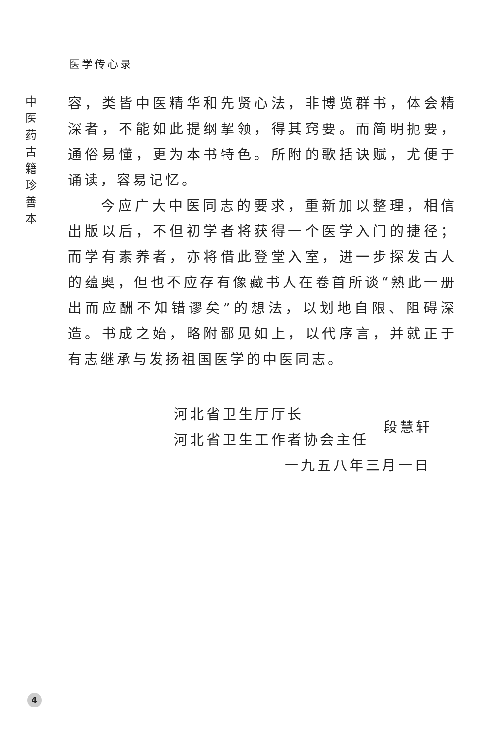医学传心录
中
医
药
古
籍
珍
善
本
容，类皆中医精华和先贤心法，非博览群书，体会精深者，不能如此提纲挈领，得其窍要。而简明扼要，通俗易懂，更为本书特色。所附的歌括诀赋，尤便于诵读，容易记忆。
  今应广大中医同志的要求，重新加以整理，相信出版以后，不但初学者将获得一个医学入门的捷径；而学有素养者，亦将借此登堂入室，进一步探发古人的蕴奥，但也不应存有像藏书人在卷首所谈“熟此一册出而应酬不知错谬矣”的想法，以划地自限、阻碍深造。书成之始，略附鄙见如上，以代序言，并就正于有志继承与发扬祖国医学的中医同志。
河北省卫生厅厅长
河北省卫生工作者协会主任
段慧轩
一九五八年三月一日
4